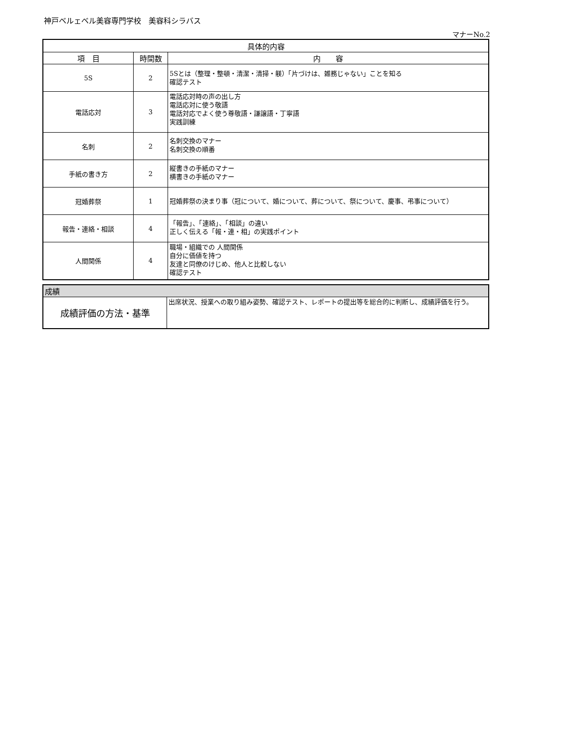神戸ベルェベル美容専門学校　美容科シラバス
マナーNo.2
| 具体的内容 | | |
| --- | --- | --- |
| 項 目 | 時間数 | 内 容 |
| 5S | 2 | 5Sとは（整理・整頓・清潔・清掃・躾）「片づけは、雑務じゃない」ことを知る 確認テスト |
| 電話応対 | 3 | 電話応対時の声の出し方 電話応対に使う敬語 電話対応でよく使う尊敬語・謙譲語・丁寧語 実践訓練 |
| 名刺 | 2 | 名刺交換のマナー 名刺交換の順番 |
| 手紙の書き方 | 2 | 縦書きの手紙のマナー 横書きの手紙のマナー |
| 冠婚葬祭 | 1 | 冠婚葬祭の決まり事（冠について、婚について、葬について、祭について、慶事、弔事について） |
| 報告・連絡・相談 | 4 | 「報告」、「連絡」、「相談」の違い 正しく伝える「報・連・相」の実践ポイント |
| 人間関係 | 4 | 職場・組織での 人間関係 自分に価値を持つ 友達と同僚のけじめ、他人と比較しない 確認テスト |
| 成績 | |
| 成績評価の方法・基準 | 出席状況、授業への取り組み姿勢、確認テスト、レポートの提出等を総合的に判断し、成績評価を行う。 |